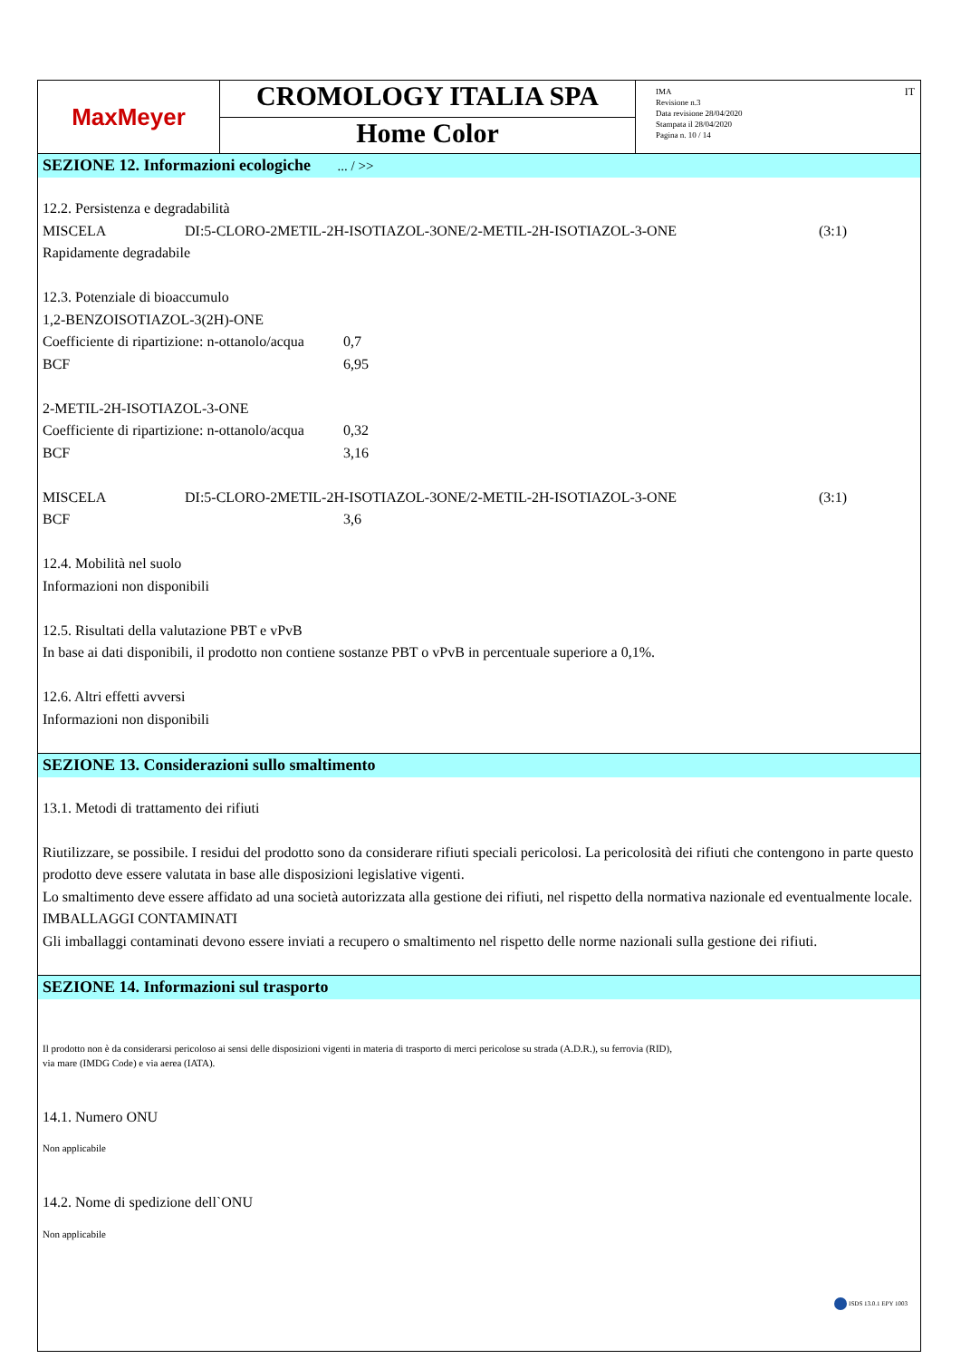| MaxMeyer | CROMOLOGY ITALIA SPA Home Color | IMA Revisione n.3 Data revisione 28/04/2020 Stampata il 28/04/2020 Pagina n. 10 / 14 IT |
SEZIONE 12. Informazioni ecologiche ... / >>
12.2. Persistenza e degradabilità
MISCELA DI:5-CLORO-2METIL-2H-ISOTIAZOL-3ONE/2-METIL-2H-ISOTIAZOL-3-ONE (3:1)
Rapidamente degradabile
12.3. Potenziale di bioaccumulo
1,2-BENZOISOTIAZOL-3(2H)-ONE
Coefficiente di ripartizione: n-ottanolo/acqua 0,7
BCF 6,95
2-METIL-2H-ISOTIAZOL-3-ONE
Coefficiente di ripartizione: n-ottanolo/acqua 0,32
BCF 3,16
MISCELA DI:5-CLORO-2METIL-2H-ISOTIAZOL-3ONE/2-METIL-2H-ISOTIAZOL-3-ONE (3:1)
BCF 3,6
12.4. Mobilità nel suolo
Informazioni non disponibili
12.5. Risultati della valutazione PBT e vPvB
In base ai dati disponibili, il prodotto non contiene sostanze PBT o vPvB in percentuale superiore a 0,1%.
12.6. Altri effetti avversi
Informazioni non disponibili
SEZIONE 13. Considerazioni sullo smaltimento
13.1. Metodi di trattamento dei rifiuti
Riutilizzare, se possibile. I residui del prodotto sono da considerare rifiuti speciali pericolosi. La pericolosità dei rifiuti che contengono in parte questo prodotto deve essere valutata in base alle disposizioni legislative vigenti.
Lo smaltimento deve essere affidato ad una società autorizzata alla gestione dei rifiuti, nel rispetto della normativa nazionale ed eventualmente locale.
IMBALLAGGI CONTAMINATI
Gli imballaggi contaminati devono essere inviati a recupero o smaltimento nel rispetto delle norme nazionali sulla gestione dei rifiuti.
SEZIONE 14. Informazioni sul trasporto
Il prodotto non è da considerarsi pericoloso ai sensi delle disposizioni vigenti in materia di trasporto di merci pericolose su strada (A.D.R.), su ferrovia (RID),
via mare (IMDG Code) e via aerea (IATA).
14.1. Numero ONU
Non applicabile
14.2. Nome di spedizione dell`ONU
Non applicabile
ISDS 13.0.1 EPY 1003